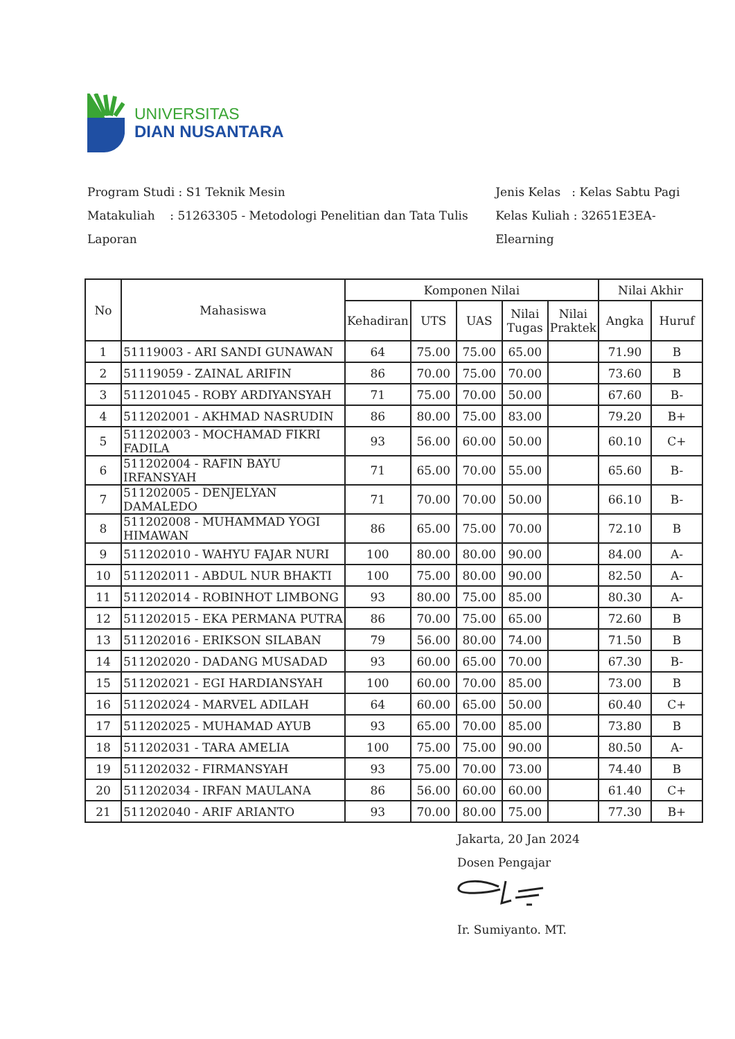UNIVERSITAS
DIAN NUSANTARA
Program Studi : S1 Teknik Mesin
Matakuliah : 51263305 - Metodologi Penelitian dan Tata Tulis Laporan
Jenis Kelas : Kelas Sabtu Pagi
Kelas Kuliah : 32651E3EA-Elearning
| No | Mahasiswa | Komponen Nilai | | | | | Nilai Akhir | |
| --- | --- | --- | --- | --- | --- | --- | --- | --- |
| | | Kehadiran | UTS | UAS | Nilai Tugas | Nilai Praktek | Angka | Huruf |
| 1 | 51119003 - ARI SANDI GUNAWAN | 64 | 75.00 | 75.00 | 65.00 | | 71.90 | B |
| 2 | 51119059 - ZAINAL ARIFIN | 86 | 70.00 | 75.00 | 70.00 | | 73.60 | B |
| 3 | 511201045 - ROBY ARDIYANSYAH | 71 | 75.00 | 70.00 | 50.00 | | 67.60 | B- |
| 4 | 511202001 - AKHMAD NASRUDIN | 86 | 80.00 | 75.00 | 83.00 | | 79.20 | B+ |
| 5 | 511202003 - MOCHAMAD FIKRI FADILA | 93 | 56.00 | 60.00 | 50.00 | | 60.10 | C+ |
| 6 | 511202004 - RAFIN BAYU IRFANSYAH | 71 | 65.00 | 70.00 | 55.00 | | 65.60 | B- |
| 7 | 511202005 - DENJELYAN DAMALEDO | 71 | 70.00 | 70.00 | 50.00 | | 66.10 | B- |
| 8 | 511202008 - MUHAMMAD YOGI HIMAWAN | 86 | 65.00 | 75.00 | 70.00 | | 72.10 | B |
| 9 | 511202010 - WAHYU FAJAR NURI | 100 | 80.00 | 80.00 | 90.00 | | 84.00 | A- |
| 10 | 511202011 - ABDUL NUR BHAKTI | 100 | 75.00 | 80.00 | 90.00 | | 82.50 | A- |
| 11 | 511202014 - ROBINHOT LIMBONG | 93 | 80.00 | 75.00 | 85.00 | | 80.30 | A- |
| 12 | 511202015 - EKA PERMANA PUTRA | 86 | 70.00 | 75.00 | 65.00 | | 72.60 | B |
| 13 | 511202016 - ERIKSON SILABAN | 79 | 56.00 | 80.00 | 74.00 | | 71.50 | B |
| 14 | 511202020 - DADANG MUSADAD | 93 | 60.00 | 65.00 | 70.00 | | 67.30 | B- |
| 15 | 511202021 - EGI HARDIANSYAH | 100 | 60.00 | 70.00 | 85.00 | | 73.00 | B |
| 16 | 511202024 - MARVEL ADILAH | 64 | 60.00 | 65.00 | 50.00 | | 60.40 | C+ |
| 17 | 511202025 - MUHAMAD AYUB | 93 | 65.00 | 70.00 | 85.00 | | 73.80 | B |
| 18 | 511202031 - TARA AMELIA | 100 | 75.00 | 75.00 | 90.00 | | 80.50 | A- |
| 19 | 511202032 - FIRMANSYAH | 93 | 75.00 | 70.00 | 73.00 | | 74.40 | B |
| 20 | 511202034 - IRFAN MAULANA | 86 | 56.00 | 60.00 | 60.00 | | 61.40 | C+ |
| 21 | 511202040 - ARIF ARIANTO | 93 | 70.00 | 80.00 | 75.00 | | 77.30 | B+ |
Jakarta, 20 Jan 2024
Dosen Pengajar
Ir. Sumiyanto. MT.